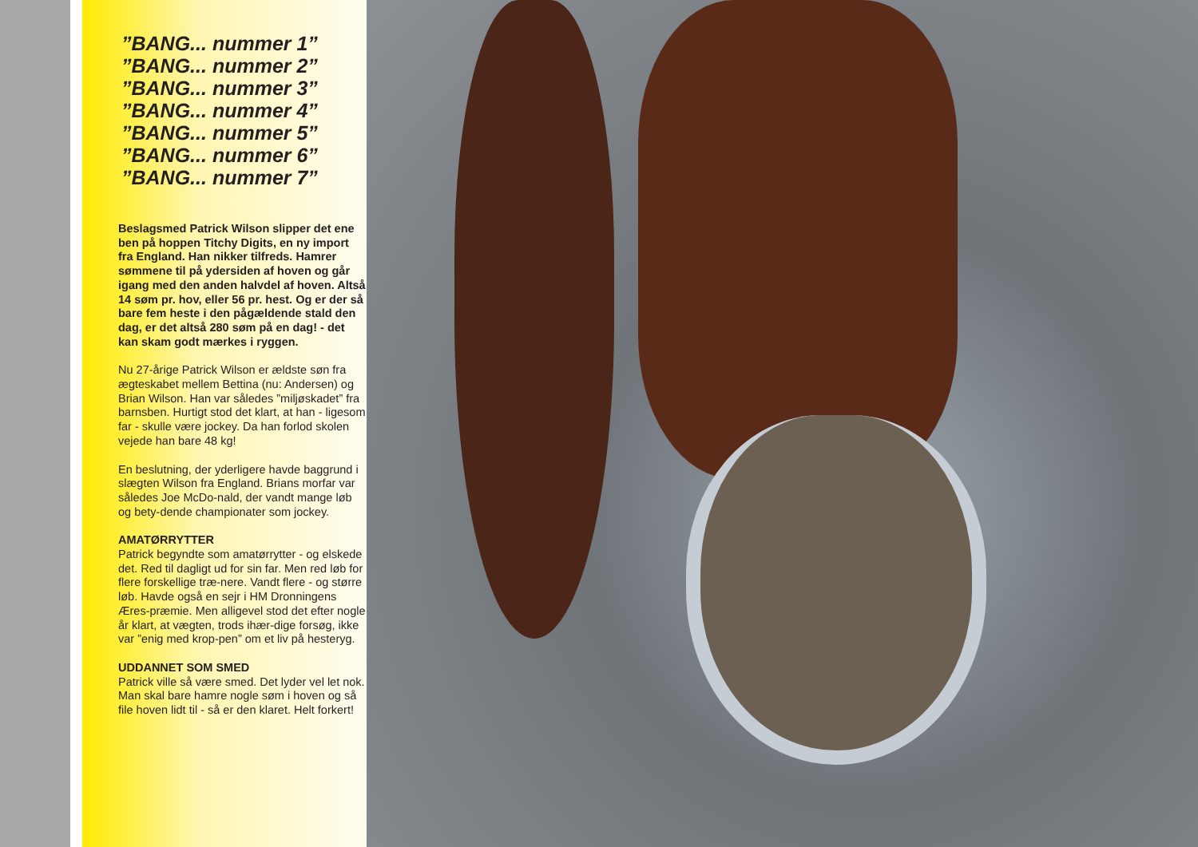”BANG... nummer 1”
”BANG... nummer 2”
”BANG... nummer 3”
”BANG... nummer 4”
”BANG... nummer 5”
”BANG... nummer 6”
”BANG... nummer 7”
Beslagsmed Patrick Wilson slipper det ene ben på hoppen Titchy Digits, en ny import fra England. Han nikker tilfreds. Hamrer sømmene til på ydersiden af hoven og går igang med den anden halvdel af hoven. Altså 14 søm pr. hov, eller 56 pr. hest. Og er der så bare fem heste i den pågældende stald den dag, er det altså 280 søm på en dag! - det kan skam godt mærkes i ryggen.
Nu 27-årige Patrick Wilson er ældste søn fra ægteskabet mellem Bettina (nu: Andersen) og Brian Wilson. Han var således ”miljøskadet” fra barnsben. Hurtigt stod det klart, at han - ligesom far - skulle være jockey. Da han forlod skolen vejede han bare 48 kg!
En beslutning, der yderligere havde baggrund i slægten Wilson fra England. Brians morfar var således Joe McDo-nald, der vandt mange løb og bety-dende championater som jockey.
AMATØRRYTTER
Patrick begyndte som amatørrytter - og elskede det. Red til dagligt ud for sin far. Men red løb for flere forskellige træ-nere. Vandt flere - og større løb. Havde også en sejr i HM Dronningens Æres-præmie. Men alligevel stod det efter nogle år klart, at vægten, trods ihær-dige forsøg, ikke var ”enig med krop-pen” om et liv på hesteryg.
UDDANNET SOM SMED
Patrick ville så være smed. Det lyder vel let nok. Man skal bare hamre nogle søm i hoven og så file hoven lidt til - så er den klaret. Helt forkert!